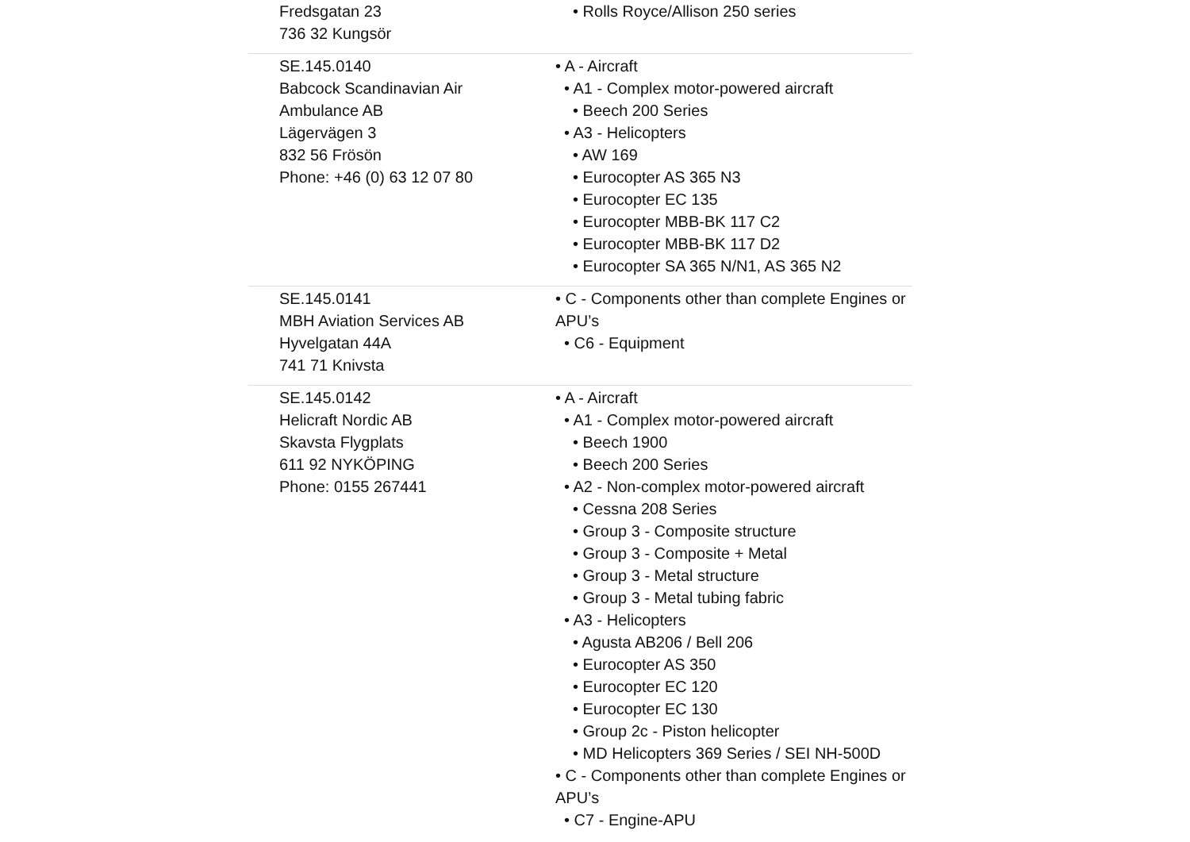| Fredsgatan 23 736 32 Kungsör | • Rolls Royce/Allison 250 series |
| SE.145.0140 Babcock Scandinavian Air Ambulance AB Lägervägen 3 832 56 Frösön Phone: +46 (0) 63 12 07 80 | • A - Aircraft • A1 - Complex motor-powered aircraft • Beech 200 Series • A3 - Helicopters • AW 169 • Eurocopter AS 365 N3 • Eurocopter EC 135 • Eurocopter MBB-BK 117 C2 • Eurocopter MBB-BK 117 D2 • Eurocopter SA 365 N/N1, AS 365 N2 |
| SE.145.0141 MBH Aviation Services AB Hyvelgatan 44A 741 71 Knivsta | • C - Components other than complete Engines or APU’s • C6 - Equipment |
| SE.145.0142 Helicraft Nordic AB Skavsta Flygplats 611 92 NYKÖPING Phone: 0155 267441 | • A - Aircraft • A1 - Complex motor-powered aircraft • Beech 1900 • Beech 200 Series • A2 - Non-complex motor-powered aircraft • Cessna 208 Series • Group 3 - Composite structure • Group 3 - Composite + Metal • Group 3 - Metal structure • Group 3 - Metal tubing fabric • A3 - Helicopters • Agusta AB206 / Bell 206 • Eurocopter AS 350 • Eurocopter EC 120 • Eurocopter EC 130 • Group 2c - Piston helicopter • MD Helicopters 369 Series / SEI NH-500D • C - Components other than complete Engines or APU’s • C7 - Engine-APU |